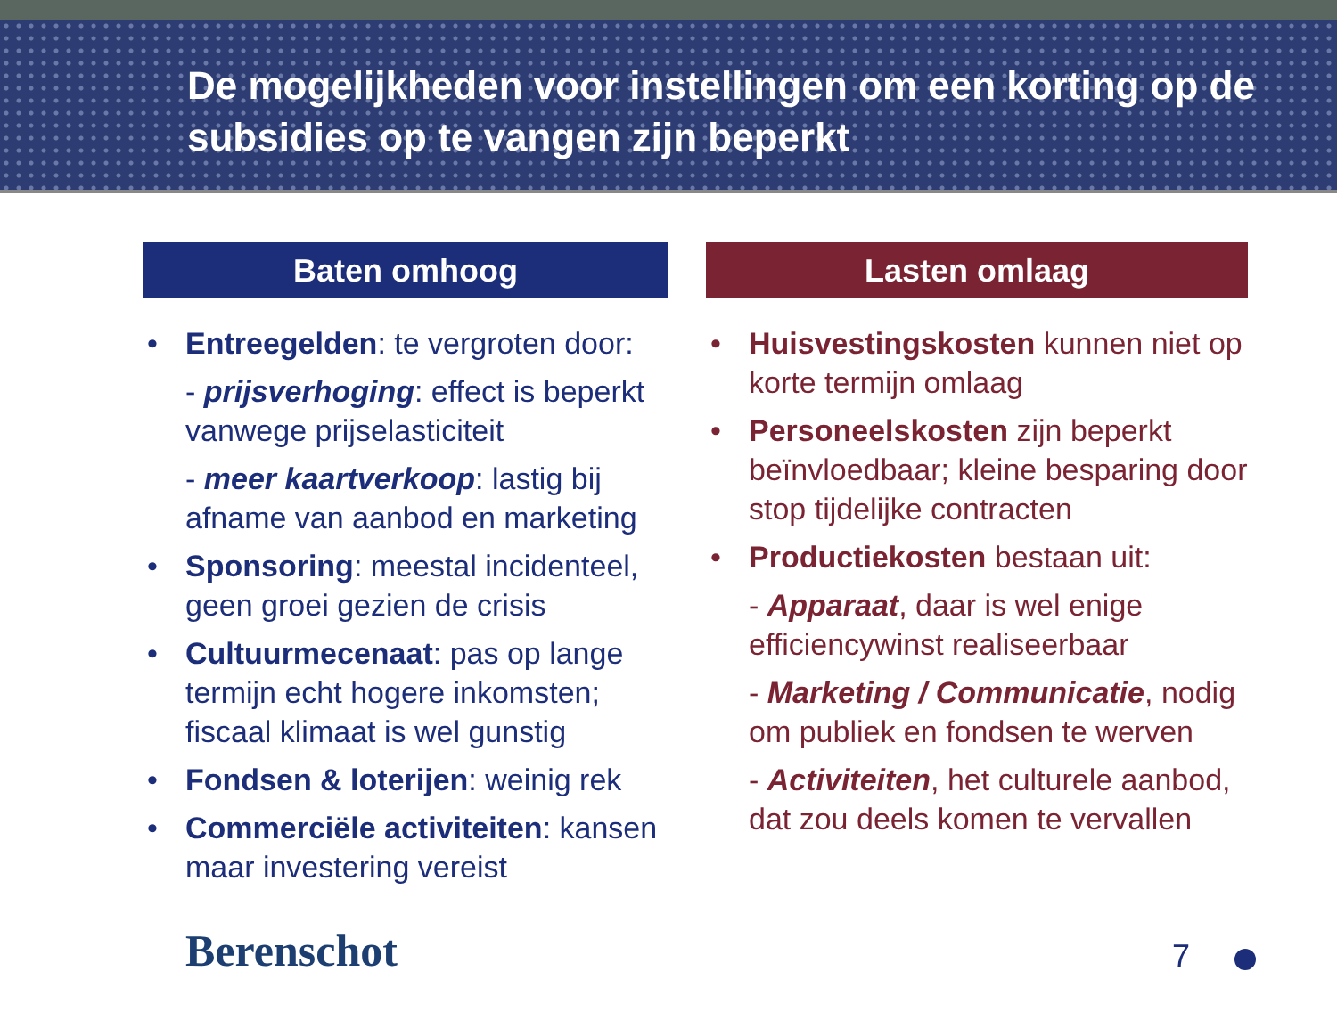De mogelijkheden voor instellingen om een korting op de subsidies op te vangen zijn beperkt
Baten omhoog
• Entreegelden: te vergroten door:
- prijsverhoging: effect is beperkt vanwege prijselasticiteit
- meer kaartverkoop: lastig bij afname van aanbod en marketing
• Sponsoring: meestal incidenteel, geen groei gezien de crisis
• Cultuurmecenaat: pas op lange termijn echt hogere inkomsten; fiscaal klimaat is wel gunstig
• Fondsen & loterijen: weinig rek
• Commerciële activiteiten: kansen maar investering vereist
Lasten omlaag
• Huisvestingskosten kunnen niet op korte termijn omlaag
• Personeelskosten zijn beperkt beïnvloedbaar; kleine besparing door stop tijdelijke contracten
• Productiekosten bestaan uit:
- Apparaat, daar is wel enige efficiencywinst realiseerbaar
- Marketing / Communicatie, nodig om publiek en fondsen te werven
- Activiteiten, het culturele aanbod, dat zou deels komen te vervallen
Berenschot 7